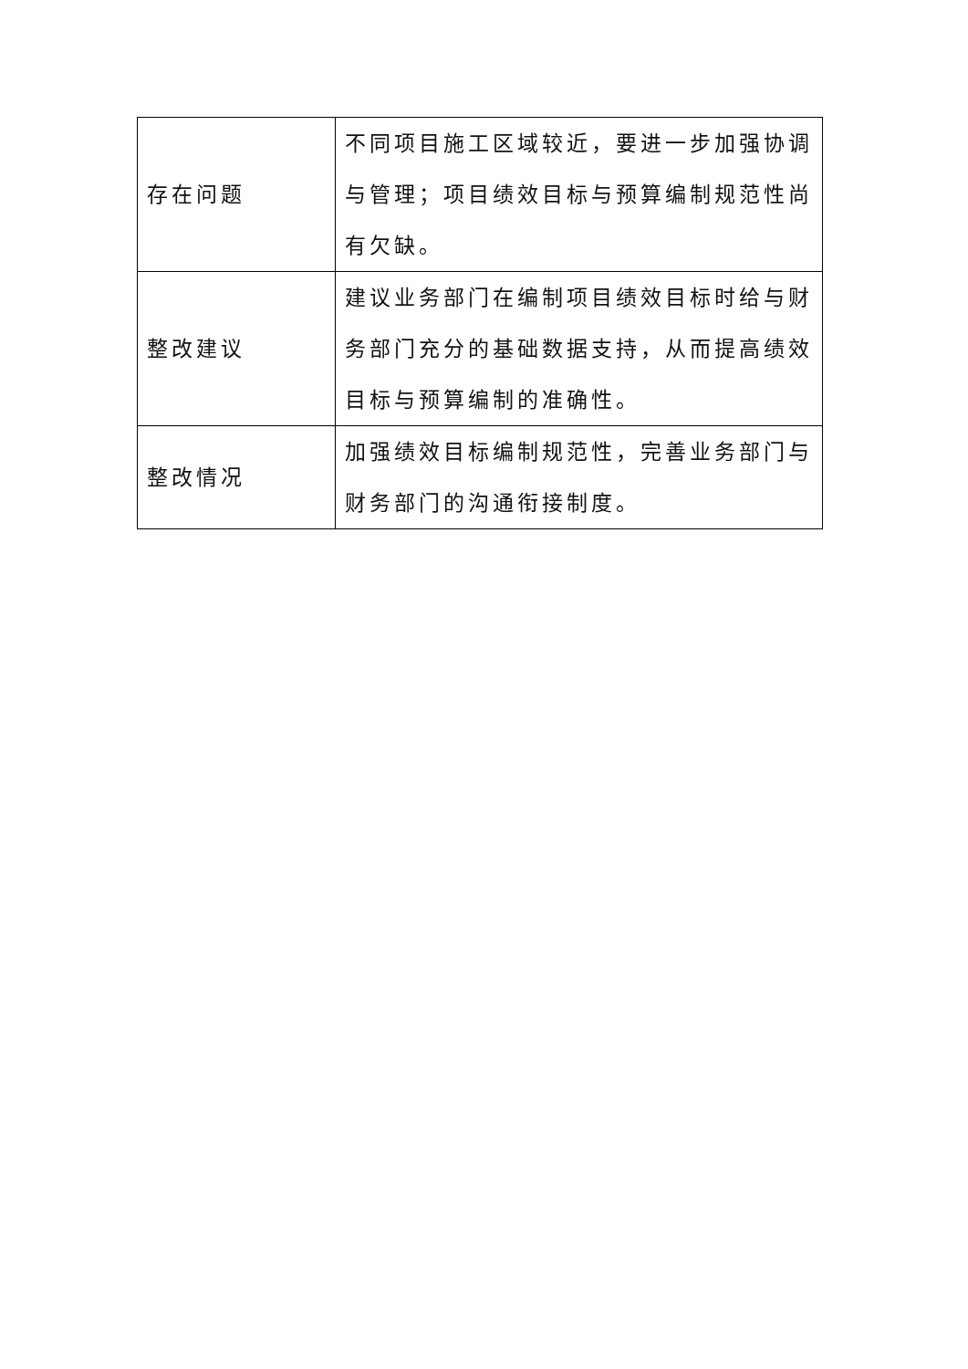| 存在问题 | 不同项目施工区域较近，要进一步加强协调与管理；项目绩效目标与预算编制规范性尚有欠缺。 |
| 整改建议 | 建议业务部门在编制项目绩效目标时给与财务部门充分的基础数据支持，从而提高绩效目标与预算编制的准确性。 |
| 整改情况 | 加强绩效目标编制规范性，完善业务部门与财务部门的沟通衔接制度。 |